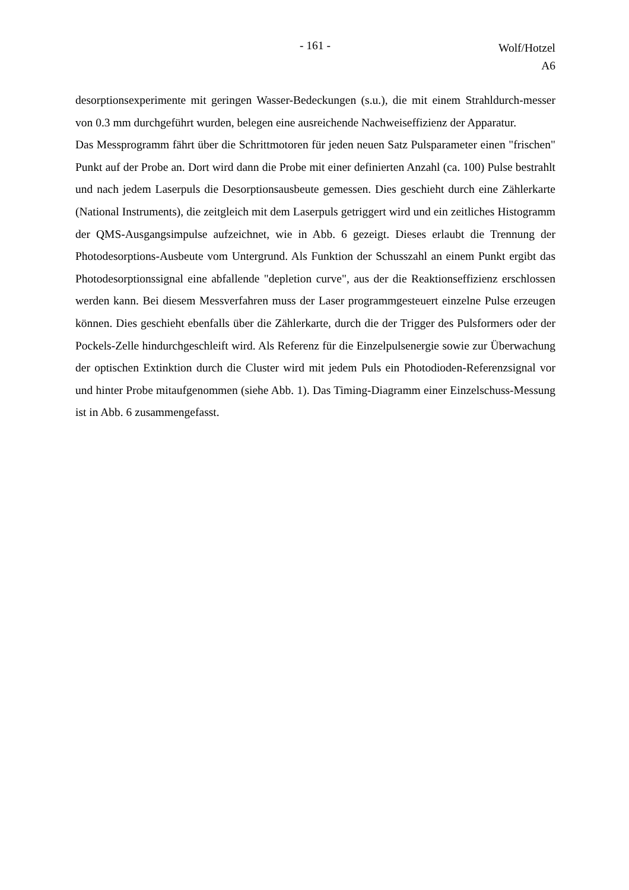- 161 -
Wolf/Hotzel
A6
desorptionsexperimente mit geringen Wasser-Bedeckungen (s.u.), die mit einem Strahldurch-messer von 0.3 mm durchgeführt wurden, belegen eine ausreichende Nachweiseffizienz der Apparatur.
Das Messprogramm fährt über die Schrittmotoren für jeden neuen Satz Pulsparameter einen "frischen" Punkt auf der Probe an. Dort wird dann die Probe mit einer definierten Anzahl (ca. 100) Pulse bestrahlt und nach jedem Laserpuls die Desorptionsausbeute gemessen. Dies geschieht durch eine Zählerkarte (National Instruments), die zeitgleich mit dem Laserpuls getriggert wird und ein zeitliches Histogramm der QMS-Ausgangsimpulse aufzeichnet, wie in Abb. 6 gezeigt. Dieses erlaubt die Trennung der Photodesorptions-Ausbeute vom Untergrund. Als Funktion der Schusszahl an einem Punkt ergibt das Photodesorptionssignal eine abfallende "depletion curve", aus der die Reaktionseffizienz erschlossen werden kann. Bei diesem Messverfahren muss der Laser programmgesteuert einzelne Pulse erzeugen können. Dies geschieht ebenfalls über die Zählerkarte, durch die der Trigger des Pulsformers oder der Pockels-Zelle hindurchgeschleift wird. Als Referenz für die Einzelpulsenergie sowie zur Überwachung der optischen Extinktion durch die Cluster wird mit jedem Puls ein Photodioden-Referenzsignal vor und hinter Probe mitaufgenommen (siehe Abb. 1). Das Timing-Diagramm einer Einzelschuss-Messung ist in Abb. 6 zusammengefasst.